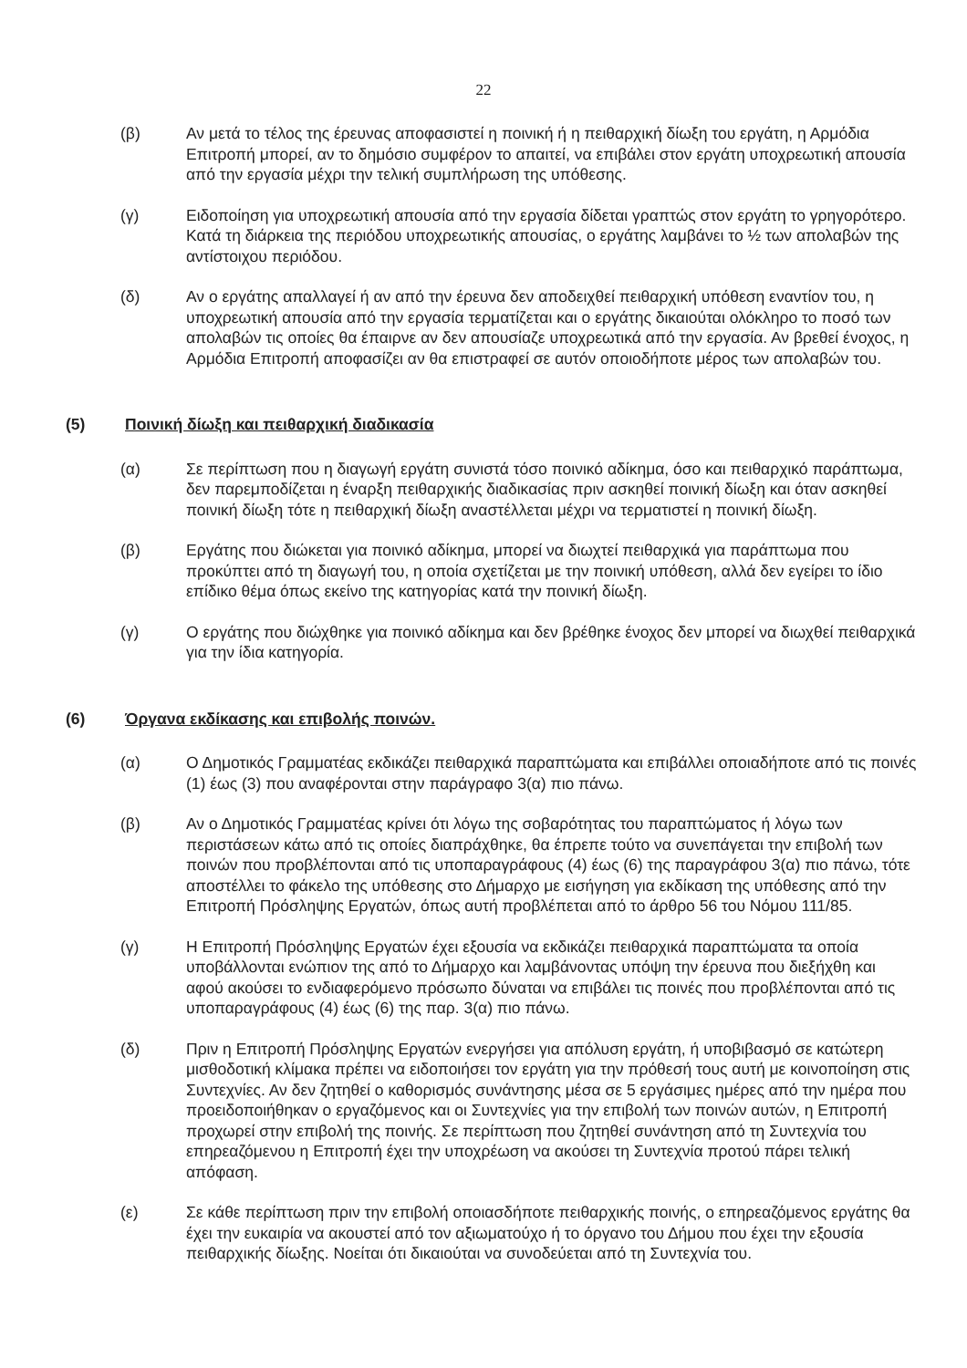22
(β) Αν μετά το τέλος της έρευνας αποφασιστεί η ποινική ή η πειθαρχική δίωξη του εργάτη, η Αρμόδια Επιτροπή μπορεί, αν το δημόσιο συμφέρον το απαιτεί, να επιβάλει στον εργάτη υποχρεωτική απουσία από την εργασία μέχρι την τελική συμπλήρωση της υπόθεσης.
(γ) Ειδοποίηση για υποχρεωτική απουσία από την εργασία δίδεται γραπτώς στον εργάτη το γρηγορότερο. Κατά τη διάρκεια της περιόδου υποχρεωτικής απουσίας, ο εργάτης λαμβάνει το ½ των απολαβών της αντίστοιχου περιόδου.
(δ) Αν ο εργάτης απαλλαγεί ή αν από την έρευνα δεν αποδειχθεί πειθαρχική υπόθεση εναντίον του, η υποχρεωτική απουσία από την εργασία τερματίζεται και ο εργάτης δικαιούται ολόκληρο το ποσό των απολαβών τις οποίες θα έπαιρνε αν δεν απουσίαζε υποχρεωτικά από την εργασία. Αν βρεθεί ένοχος, η Αρμόδια Επιτροπή αποφασίζει αν θα επιστραφεί σε αυτόν οποιοδήποτε μέρος των απολαβών του.
(5) Ποινική δίωξη και πειθαρχική διαδικασία
(α) Σε περίπτωση που η διαγωγή εργάτη συνιστά τόσο ποινικό αδίκημα, όσο και πειθαρχικό παράπτωμα, δεν παρεμποδίζεται η έναρξη πειθαρχικής διαδικασίας πριν ασκηθεί ποινική δίωξη και όταν ασκηθεί ποινική δίωξη τότε η πειθαρχική δίωξη αναστέλλεται μέχρι να τερματιστεί η ποινική δίωξη.
(β) Εργάτης που διώκεται για ποινικό αδίκημα, μπορεί να διωχτεί πειθαρχικά για παράπτωμα που προκύπτει από τη διαγωγή του, η οποία σχετίζεται με την ποινική υπόθεση, αλλά δεν εγείρει το ίδιο επίδικο θέμα όπως εκείνο της κατηγορίας κατά την ποινική δίωξη.
(γ) Ο εργάτης που διώχθηκε για ποινικό αδίκημα και δεν βρέθηκε ένοχος δεν μπορεί να διωχθεί πειθαρχικά για την ίδια κατηγορία.
(6) Όργανα εκδίκασης και επιβολής ποινών.
(α) Ο Δημοτικός Γραμματέας εκδικάζει πειθαρχικά παραπτώματα και επιβάλλει οποιαδήποτε από τις ποινές (1) έως (3) που αναφέρονται στην παράγραφο 3(α) πιο πάνω.
(β) Αν ο Δημοτικός Γραμματέας κρίνει ότι λόγω της σοβαρότητας του παραπτώματος ή λόγω των περιστάσεων κάτω από τις οποίες διαπράχθηκε, θα έπρεπε τούτο να συνεπάγεται την επιβολή των ποινών που προβλέπονται από τις υποπαραγράφους (4) έως (6) της παραγράφου 3(α) πιο πάνω, τότε αποστέλλει το φάκελο της υπόθεσης στο Δήμαρχο με εισήγηση για εκδίκαση της υπόθεσης από την Επιτροπή Πρόσληψης Εργατών, όπως αυτή προβλέπεται από το άρθρο 56 του Νόμου 111/85.
(γ) Η Επιτροπή Πρόσληψης Εργατών έχει εξουσία να εκδικάζει πειθαρχικά παραπτώματα τα οποία υποβάλλονται ενώπιον της από το Δήμαρχο και λαμβάνοντας υπόψη την έρευνα που διεξήχθη και αφού ακούσει το ενδιαφερόμενο πρόσωπο δύναται να επιβάλει τις ποινές που προβλέπονται από τις υποπαραγράφους (4) έως (6) της παρ. 3(α) πιο πάνω.
(δ) Πριν η Επιτροπή Πρόσληψης Εργατών ενεργήσει για απόλυση εργάτη, ή υποβιβασμό σε κατώτερη μισθοδοτική κλίμακα πρέπει να ειδοποιήσει τον εργάτη για την πρόθεσή τους αυτή με κοινοποίηση στις Συντεχνίες. Αν δεν ζητηθεί ο καθορισμός συνάντησης μέσα σε 5 εργάσιμες ημέρες από την ημέρα που προειδοποιήθηκαν ο εργαζόμενος και οι Συντεχνίες για την επιβολή των ποινών αυτών, η Επιτροπή προχωρεί στην επιβολή της ποινής. Σε περίπτωση που ζητηθεί συνάντηση από τη Συντεχνία του επηρεαζόμενου η Επιτροπή έχει την υποχρέωση να ακούσει τη Συντεχνία προτού πάρει τελική απόφαση.
(ε) Σε κάθε περίπτωση πριν την επιβολή οποιασδήποτε πειθαρχικής ποινής, ο επηρεαζόμενος εργάτης θα έχει την ευκαιρία να ακουστεί από τον αξιωματούχο ή το όργανο του Δήμου που έχει την εξουσία πειθαρχικής δίωξης. Νοείται ότι δικαιούται να συνοδεύεται από τη Συντεχνία του.